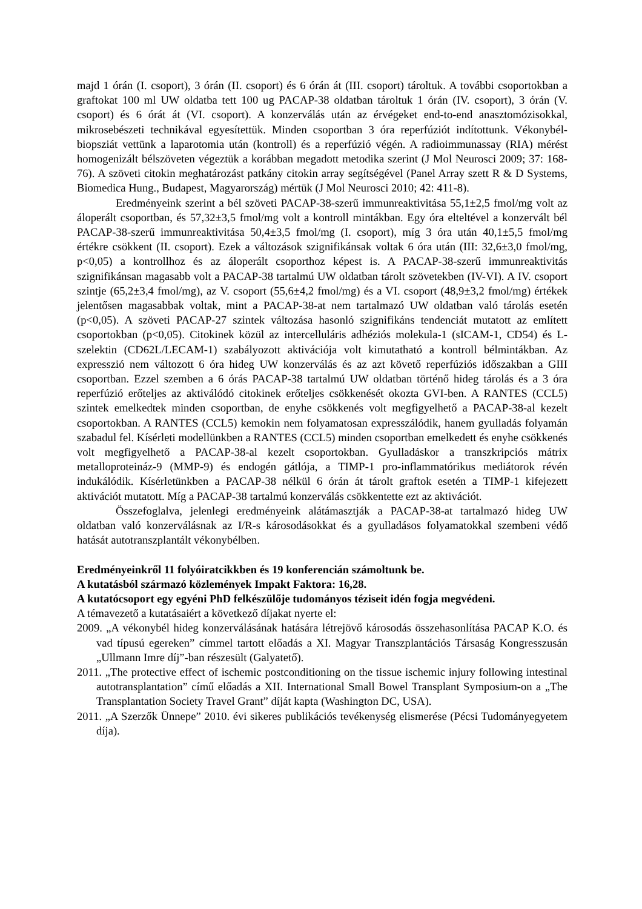majd 1 órán (I. csoport), 3 órán (II. csoport) és 6 órán át (III. csoport) tároltuk. A további csoportokban a graftokat 100 ml UW oldatba tett 100 ug PACAP-38 oldatban tároltuk 1 órán (IV. csoport), 3 órán (V. csoport) és 6 órát át (VI. csoport). A konzerválás után az érvégeket end-to-end anasztomózisokkal, mikrosebészeti technikával egyesítettük. Minden csoportban 3 óra reperfúziót indítottunk. Vékonybél-biopsziát vettünk a laparotomia után (kontroll) és a reperfúzió végén. A radioimmunassay (RIA) mérést homogenizált bélszöveten végeztük a korábban megadott metodika szerint (J Mol Neurosci 2009; 37: 168-76). A szöveti citokin meghatározást patkány citokin array segítségével (Panel Array szett R & D Systems, Biomedica Hung., Budapest, Magyarország) mértük (J Mol Neurosci 2010; 42: 411-8).
Eredményeink szerint a bél szöveti PACAP-38-szerű immunreaktivitása 55,1±2,5 fmol/mg volt az áloperált csoportban, és 57,32±3,5 fmol/mg volt a kontroll mintákban. Egy óra elteltével a konzervált bél PACAP-38-szerű immunreaktivitása 50,4±3,5 fmol/mg (I. csoport), míg 3 óra után 40,1±5,5 fmol/mg értékre csökkent (II. csoport). Ezek a változások szignifikánsak voltak 6 óra után (III: 32,6±3,0 fmol/mg, p<0,05) a kontrollhoz és az áloperált csoporthoz képest is. A PACAP-38-szerű immunreaktivitás szignifikánsan magasabb volt a PACAP-38 tartalmú UW oldatban tárolt szövetekben (IV-VI). A IV. csoport szintje (65,2±3,4 fmol/mg), az V. csoport (55,6±4,2 fmol/mg) és a VI. csoport (48,9±3,2 fmol/mg) értékek jelentősen magasabbak voltak, mint a PACAP-38-at nem tartalmazó UW oldatban való tárolás esetén (p<0,05). A szöveti PACAP-27 szintek változása hasonló szignifikáns tendenciát mutatott az említett csoportokban (p<0,05). Citokinek közül az intercelluláris adhéziós molekula-1 (sICAM-1, CD54) és L-szelektin (CD62L/LECAM-1) szabályozott aktivációja volt kimutatható a kontroll bélmintákban. Az expresszió nem változott 6 óra hideg UW konzerválás és az azt követő reperfúziós időszakban a GIII csoportban. Ezzel szemben a 6 órás PACAP-38 tartalmú UW oldatban történő hideg tárolás és a 3 óra reperfúzió erőteljes az aktiválódó citokinek erőteljes csökkenését okozta GVI-ben. A RANTES (CCL5) szintek emelkedtek minden csoportban, de enyhe csökkenés volt megfigyelhető a PACAP-38-al kezelt csoportokban. A RANTES (CCL5) kemokin nem folyamatosan expresszálódik, hanem gyulladás folyamán szabadul fel. Kísérleti modellünkben a RANTES (CCL5) minden csoportban emelkedett és enyhe csökkenés volt megfigyelhető a PACAP-38-al kezelt csoportokban. Gyulladáskor a transzkripciós mátrix metalloproteináz-9 (MMP-9) és endogén gátlója, a TIMP-1 pro-inflammatórikus mediátorok révén indukálódik. Kísérletünkben a PACAP-38 nélkül 6 órán át tárolt graftok esetén a TIMP-1 kifejezett aktivációt mutatott. Míg a PACAP-38 tartalmú konzerválás csökkentette ezt az aktivációt.
Összefoglalva, jelenlegi eredményeink alátámasztják a PACAP-38-at tartalmazó hideg UW oldatban való konzerválásnak az I/R-s károsodásokkat és a gyulladásos folyamatokkal szembeni védő hatását autotranszplantált vékonybélben.
Eredményeinkről 11 folyóiratcikkben és 19 konferencián számoltunk be.
A kutatásból származó közlemények Impakt Faktora: 16,28.
A kutatócsoport egy egyéni PhD felkészülője tudományos téziseit idén fogja megvédeni.
A témavezető a kutatásaiért a következő díjakat nyerte el:
2009. „A vékonybél hideg konzerválásának hatására létrejövő károsodás összehasonlítása PACAP K.O. és vad típusú egereken” címmel tartott előadás a XI. Magyar Transzplantációs Társaság Kongresszusán „Ullmann Imre díj”-ban részesült (Galyatető).
2011. „The protective effect of ischemic postconditioning on the tissue ischemic injury following intestinal autotransplantation” című előadás a XII. International Small Bowel Transplant Symposium-on a „The Transplantation Society Travel Grant” díját kapta (Washington DC, USA).
2011. „A Szerzők Ünnepe” 2010. évi sikeres publikációs tevékenység elismerése (Pécsi Tudományegyetem díja).